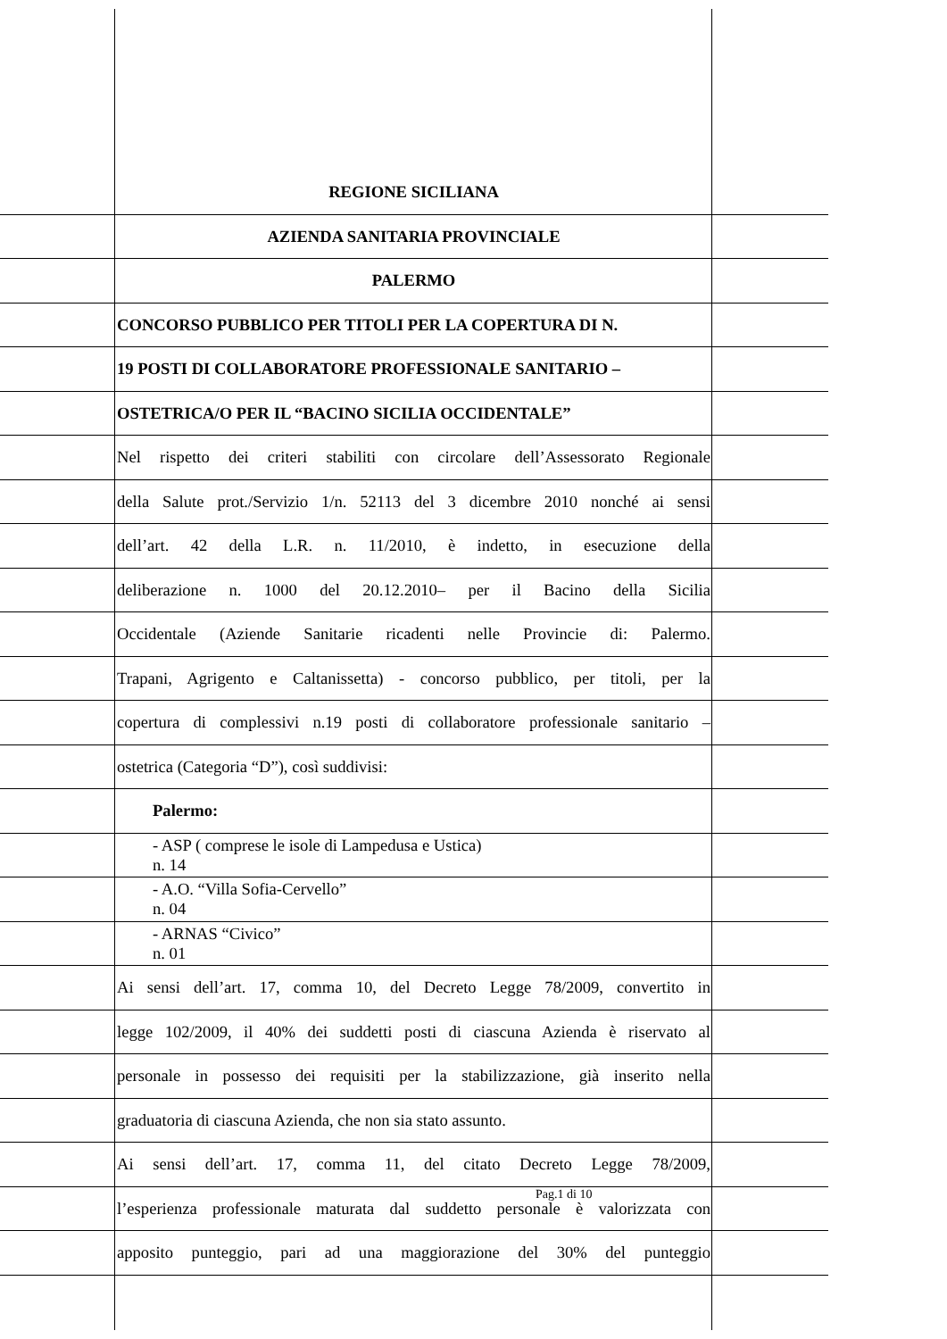REGIONE SICILIANA
AZIENDA SANITARIA PROVINCIALE
PALERMO
CONCORSO PUBBLICO PER TITOLI PER LA COPERTURA DI N.
19 POSTI DI COLLABORATORE PROFESSIONALE SANITARIO –
OSTETRICA/O PER IL “BACINO SICILIA OCCIDENTALE”
Nel rispetto dei criteri stabiliti con circolare dell’Assessorato Regionale
della Salute prot./Servizio 1/n. 52113 del 3 dicembre 2010 nonché ai sensi
dell’art. 42 della L.R. n. 11/2010, è indetto, in esecuzione della
deliberazione n. 1000 del 20.12.2010– per il Bacino della Sicilia
Occidentale (Aziende Sanitarie ricadenti nelle Provincie di: Palermo.
Trapani, Agrigento e Caltanissetta) - concorso pubblico, per titoli, per la
copertura di complessivi n.19 posti di collaboratore professionale sanitario –
ostetrica (Categoria “D”), così suddivisi:
Palermo:
- ASP ( comprese le isole di Lampedusa e Ustica)
n. 14
- A.O. “Villa Sofia-Cervello”
n. 04
- ARNAS “Civico”
n. 01
Ai sensi dell’art. 17, comma 10, del Decreto Legge 78/2009, convertito in
legge 102/2009, il 40% dei suddetti posti di ciascuna Azienda è riservato al
personale in possesso dei requisiti per la stabilizzazione, già inserito nella
graduatoria di ciascuna Azienda, che non sia stato assunto.
Ai sensi dell’art. 17, comma 11, del citato Decreto Legge 78/2009,
l’esperienza professionale maturata dal suddetto personale è valorizzata con
apposito punteggio, pari ad una maggiorazione del 30% del punteggio
Pag.1 di 10